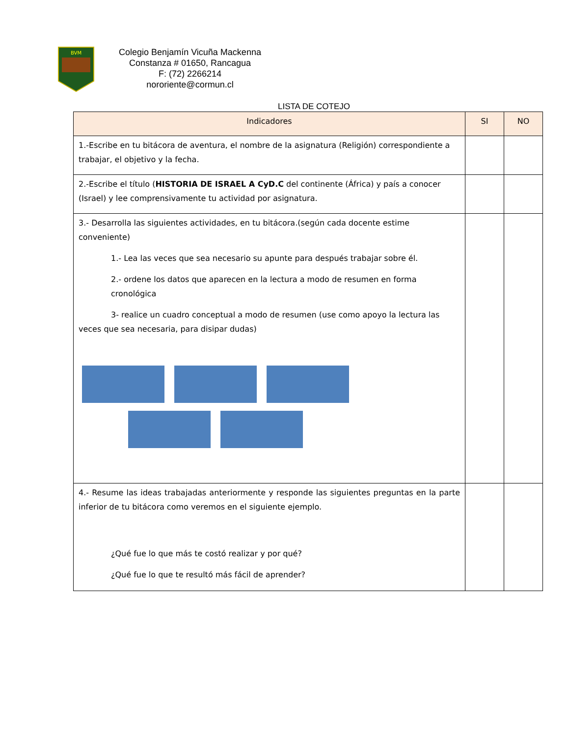BVM
Colegio Benjamín Vicuña Mackenna
Constanza # 01650, Rancagua
F: (72) 2266214
nororiente@cormun.cl
LISTA DE COTEJO
| Indicadores | SI | NO |
| --- | --- | --- |
| 1.-Escribe en tu bitácora de aventura, el nombre de la asignatura (Religión) correspondiente a trabajar, el objetivo y la fecha. | | |
| 2.-Escribe el título ( HISTORIA DE ISRAEL A CyD.C del continente (África) y país a conocer (Israel) y lee comprensivamente tu actividad por asignatura. | | |
| 3.- Desarrolla las siguientes actividades, en tu bitácora.(según cada docente estime conveniente) 1.- Lea las veces que sea necesario su apunte para después trabajar sobre él. 2.- ordene los datos que aparecen en la lectura a modo de resumen en forma cronológica 3- realice un cuadro conceptual a modo de resumen (use como apoyo la lectura las veces que sea necesaria, para disipar dudas) | | |
| 4.- Resume las ideas trabajadas anteriormente y responde las siguientes preguntas en la parte inferior de tu bitácora como veremos en el siguiente ejemplo. ¿Qué fue lo que más te costó realizar y por qué? ¿Qué fue lo que te resultó más fácil de aprender? | | |